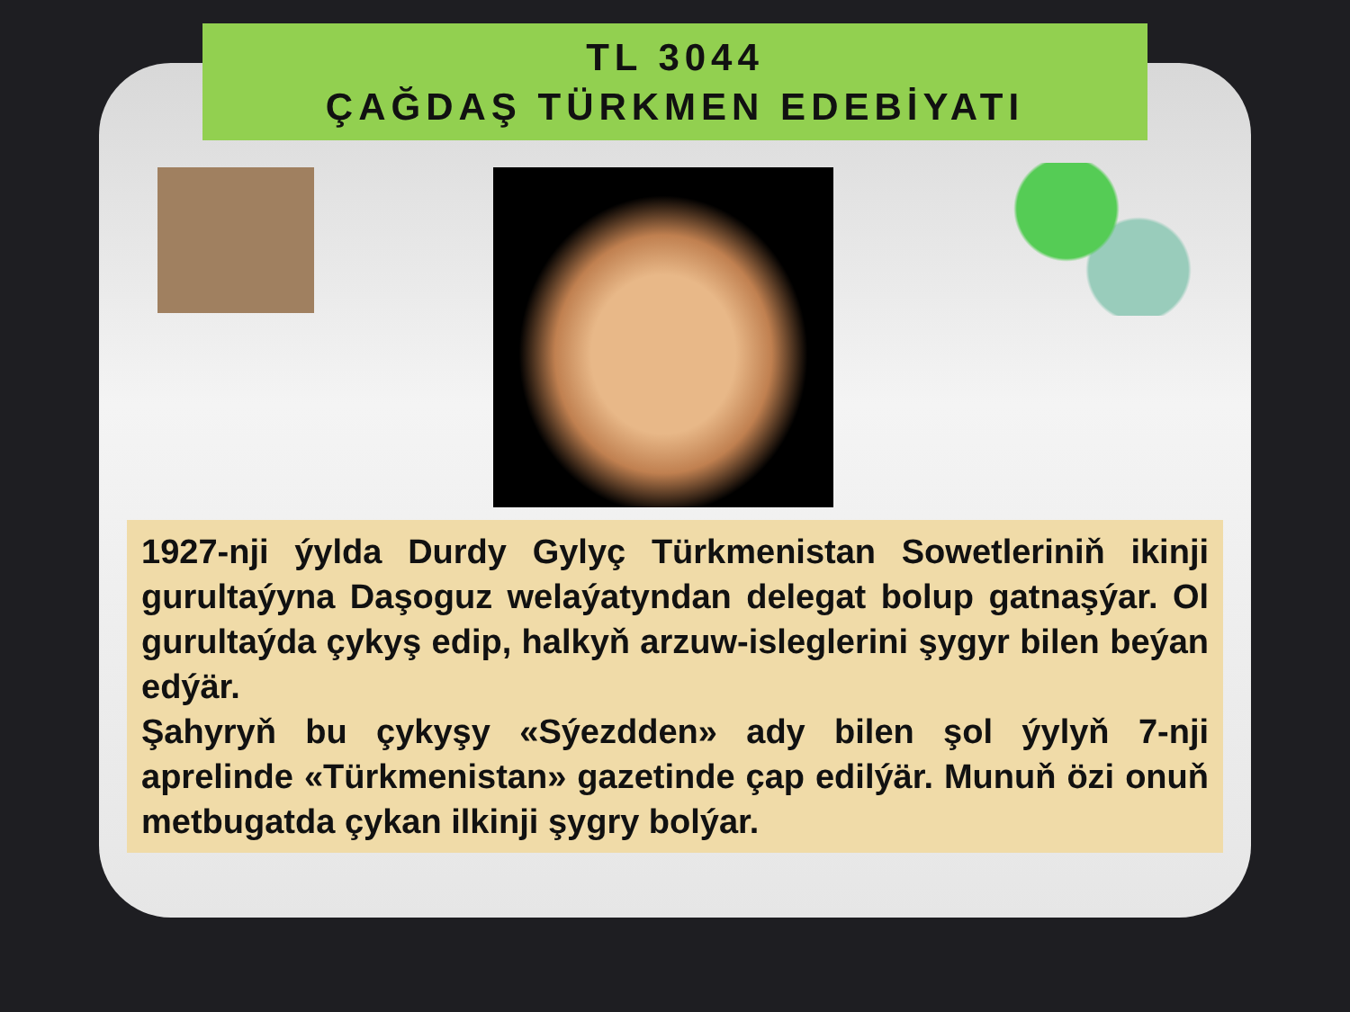TL 3044
ÇAĞDAŞ TÜRKMEN EDEBİYATI
1927-nji ýylda Durdy Gylyç Türkmenistan Sowetleriniň ikinji gurultaýyna Daşoguz welaýatyndan delegat bolup gatnaşýar. Ol gurultaýda çykyş edip, halkyň arzuw-isleglerini şygyr bilen beýan edýär.
Şahyryň bu çykyşy «Sýezdden» ady bilen şol ýylyň 7-nji aprelinde «Türkmenistan» gazetinde çap edilýär. Munuň özi onuň metbugatda çykan ilkinji şygry bolýar.